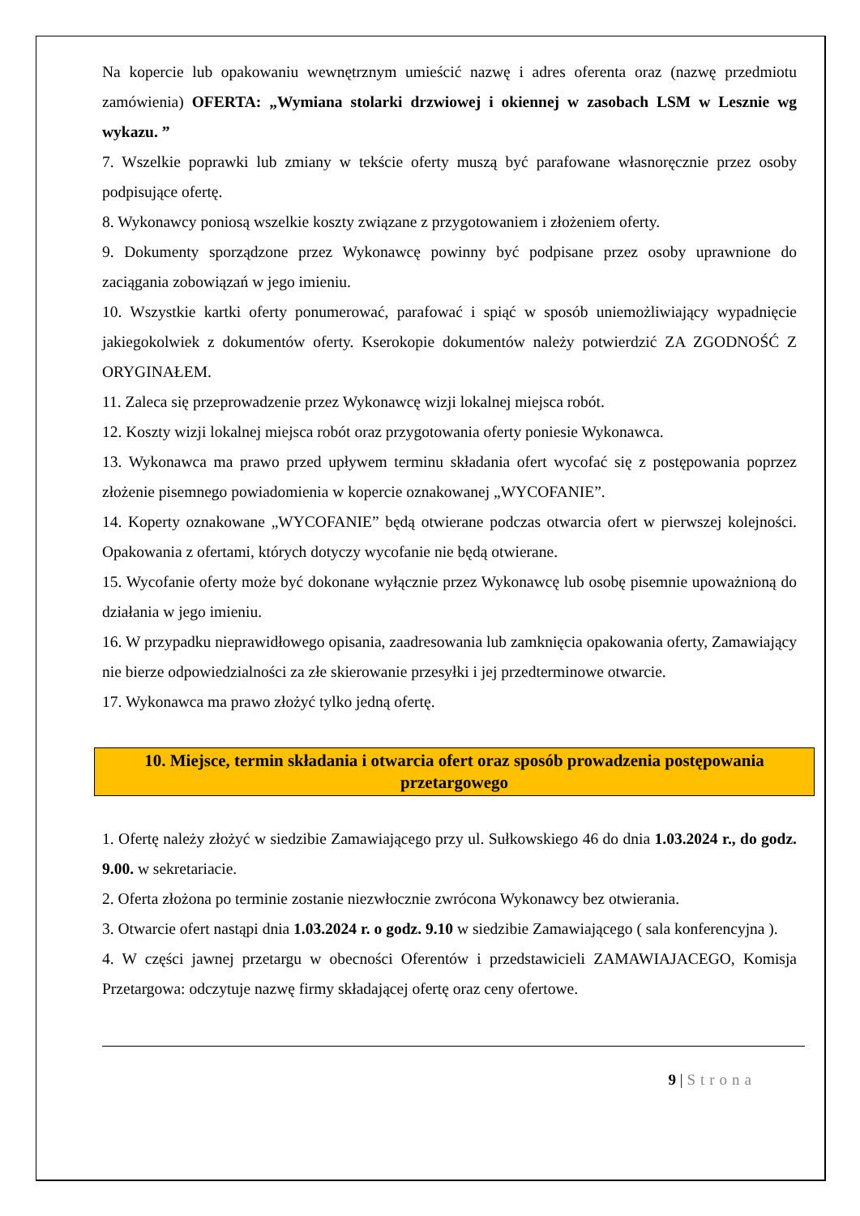Na kopercie lub opakowaniu wewnętrznym umieścić nazwę i adres oferenta oraz (nazwę przedmiotu zamówienia) OFERTA: „Wymiana stolarki drzwiowej i okiennej w zasobach LSM w Lesznie wg wykazu. ”
7. Wszelkie poprawki lub zmiany w tekście oferty muszą być parafowane własnoręcznie przez osoby podpisujące ofertę.
8. Wykonawcy poniosą wszelkie koszty związane z przygotowaniem i złożeniem oferty.
9. Dokumenty sporządzone przez Wykonawcę powinny być podpisane przez osoby uprawnione do zaciągania zobowiązań w jego imieniu.
10. Wszystkie kartki oferty ponumerować, parafować i spiąć w sposób uniemożliwiający wypadnięcie jakiegokolwiek z dokumentów oferty. Kserokopie dokumentów należy potwierdzić ZA ZGODNOŚĆ Z ORYGINAŁEM.
11. Zaleca się przeprowadzenie przez Wykonawcę wizji lokalnej miejsca robót.
12. Koszty wizji lokalnej miejsca robót oraz przygotowania oferty poniesie Wykonawca.
13. Wykonawca ma prawo przed upływem terminu składania ofert wycofać się z postępowania poprzez złożenie pisemnego powiadomienia w kopercie oznakowanej „WYCOFANIE”.
14. Koperty oznakowane „WYCOFANIE” będą otwierane podczas otwarcia ofert w pierwszej kolejności. Opakowania z ofertami, których dotyczy wycofanie nie będą otwierane.
15. Wycofanie oferty może być dokonane wyłącznie przez Wykonawcę lub osobę pisemnie upoważnioną do działania w jego imieniu.
16. W przypadku nieprawidłowego opisania, zaadresowania lub zamknięcia opakowania oferty, Zamawiający nie bierze odpowiedzialności za złe skierowanie przesyłki i jej przedterminowe otwarcie.
17. Wykonawca ma prawo złożyć tylko jedną ofertę.
10. Miejsce, termin składania i otwarcia ofert oraz sposób prowadzenia postępowania przetargowego
1. Ofertę należy złożyć w siedzibie Zamawiającego przy ul. Sułkowskiego 46 do dnia 1.03.2024 r., do godz. 9.00. w sekretariacie.
2. Oferta złożona po terminie zostanie niezwłocznie zwrócona Wykonawcy bez otwierania.
3. Otwarcie ofert nastąpi dnia 1.03.2024 r. o godz. 9.10 w siedzibie Zamawiającego ( sala konferencyjna ).
4. W części jawnej przetargu w obecności Oferentów i przedstawicieli ZAMAWIAJACEGO, Komisja Przetargowa: odczytuje nazwę firmy składającej ofertę oraz ceny ofertowe.
9 | Strona